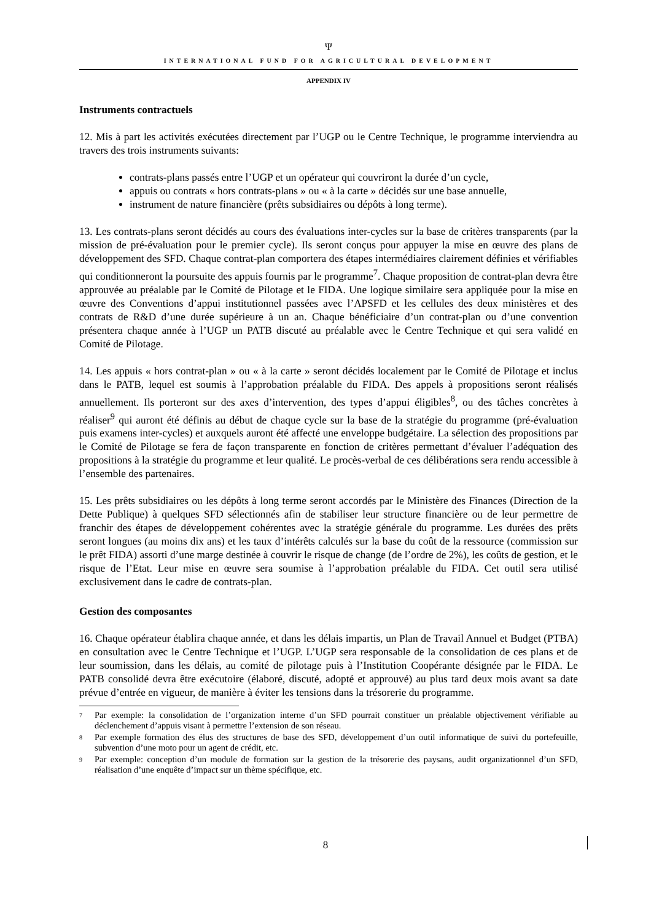Ψ
INTERNATIONAL FUND FOR AGRICULTURAL DEVELOPMENT
APPENDIX IV
Instruments contractuels
12. Mis à part les activités exécutées directement par l’UGP ou le Centre Technique, le programme interviendra au travers des trois instruments suivants:
contrats-plans passés entre l’UGP et un opérateur qui couvriront la durée d’un cycle,
appuis ou contrats « hors contrats-plans » ou « à la carte » décidés sur une base annuelle,
instrument de nature financière (prêts subsidiaires ou dépôts à long terme).
13. Les contrats-plans seront décidés au cours des évaluations inter-cycles sur la base de critères transparents (par la mission de pré-évaluation pour le premier cycle). Ils seront conçus pour appuyer la mise en œuvre des plans de développement des SFD. Chaque contrat-plan comportera des étapes intermédiaires clairement définies et vérifiables qui conditionneront la poursuite des appuis fournis par le programme<sup>7</sup>. Chaque proposition de contrat-plan devra être approuvée au préalable par le Comité de Pilotage et le FIDA. Une logique similaire sera appliquée pour la mise en œuvre des Conventions d’appui institutionnel passées avec l’APSFD et les cellules des deux ministères et des contrats de R&D d’une durée supérieure à un an. Chaque bénéficiaire d’un contrat-plan ou d’une convention présentera chaque année à l’UGP un PATB discuté au préalable avec le Centre Technique et qui sera validé en Comité de Pilotage.
14. Les appuis « hors contrat-plan » ou « à la carte » seront décidés localement par le Comité de Pilotage et inclus dans le PATB, lequel est soumis à l’approbation préalable du FIDA. Des appels à propositions seront réalisés annuellement. Ils porteront sur des axes d’intervention, des types d’appui éligibles<sup>8</sup>, ou des tâches concrètes à réaliser<sup>9</sup> qui auront été définis au début de chaque cycle sur la base de la stratégie du programme (pré-évaluation puis examens inter-cycles) et auxquels auront été affecté une enveloppe budgétaire. La sélection des propositions par le Comité de Pilotage se fera de façon transparente en fonction de critères permettant d’évaluer l’adéquation des propositions à la stratégie du programme et leur qualité. Le procès-verbal de ces délibérations sera rendu accessible à l’ensemble des partenaires.
15. Les prêts subsidiaires ou les dépôts à long terme seront accordés par le Ministère des Finances (Direction de la Dette Publique) à quelques SFD sélectionnés afin de stabiliser leur structure financière ou de leur permettre de franchir des étapes de développement cohérentes avec la stratégie générale du programme. Les durées des prêts seront longues (au moins dix ans) et les taux d’intérêts calculés sur la base du coût de la ressource (commission sur le prêt FIDA) assorti d’une marge destinée à couvrir le risque de change (de l’ordre de 2%), les coûts de gestion, et le risque de l’Etat. Leur mise en œuvre sera soumise à l’approbation préalable du FIDA. Cet outil sera utilisé exclusivement dans le cadre de contrats-plan.
Gestion des composantes
16. Chaque opérateur établira chaque année, et dans les délais impartis, un Plan de Travail Annuel et Budget (PTBA) en consultation avec le Centre Technique et l’UGP. L’UGP sera responsable de la consolidation de ces plans et de leur soumission, dans les délais, au comité de pilotage puis à l’Institution Coopérante désignée par le FIDA. Le PATB consolidé devra être exécutoire (élaboré, discuté, adopté et approuvé) au plus tard deux mois avant sa date prévue d’entrée en vigueur, de manière à éviter les tensions dans la trésorerie du programme.
<sup>7</sup> Par exemple: la consolidation de l’organization interne d’un SFD pourrait constituer un préalable objectivement vérifiable au déclenchement d’appuis visant à permettre l’extension de son réseau.
<sup>8</sup> Par exemple formation des élus des structures de base des SFD, développement d’un outil informatique de suivi du portefeuille, subvention d’une moto pour un agent de crédit, etc.
<sup>9</sup> Par exemple: conception d’un module de formation sur la gestion de la trésorerie des paysans, audit organizationnel d’un SFD, réalisation d’une enquête d’impact sur un thème spécifique, etc.
8